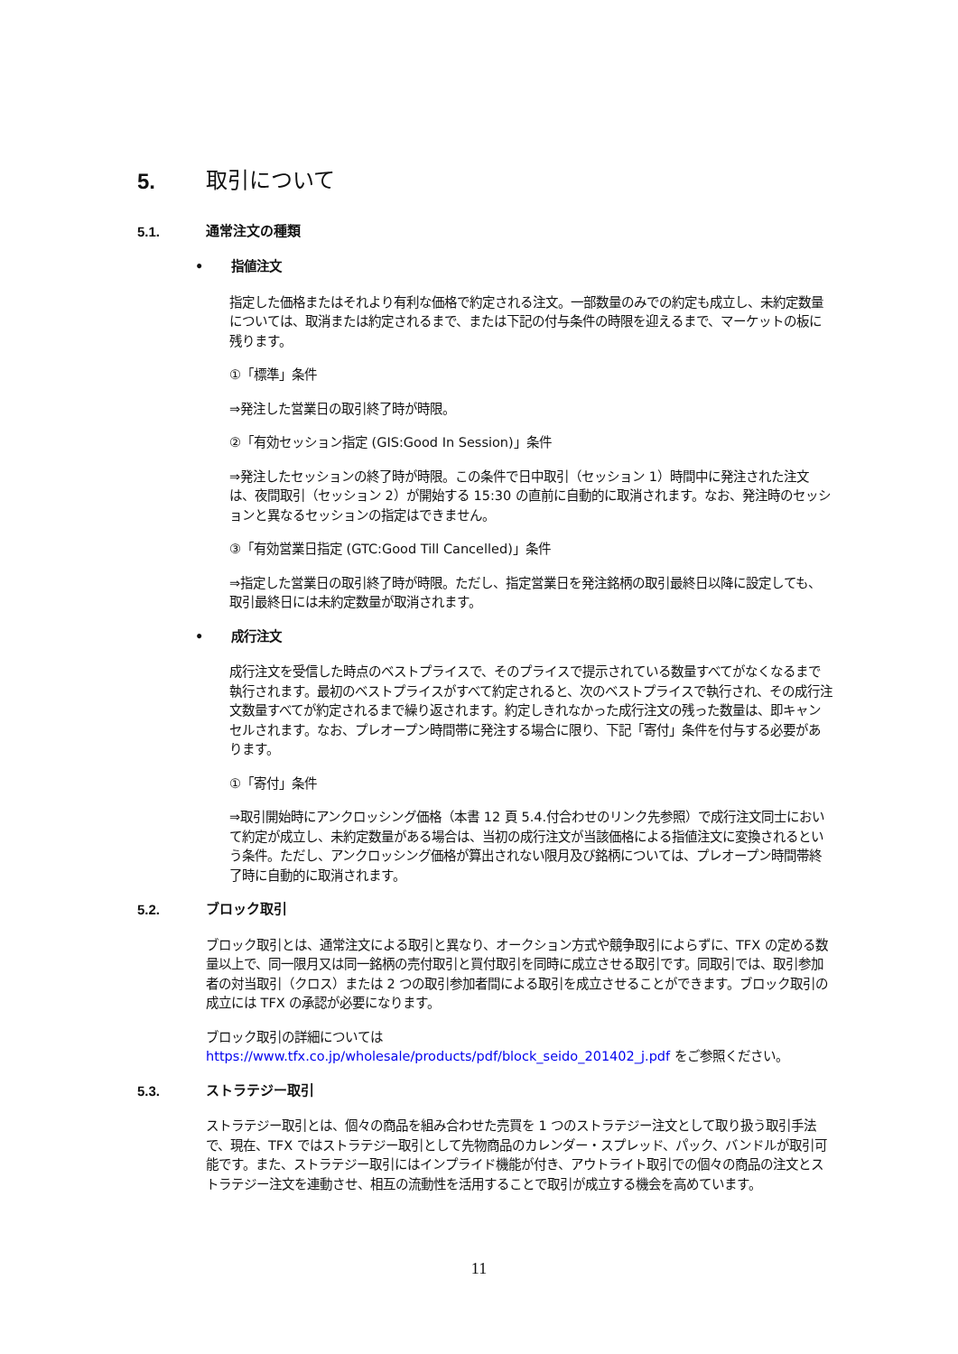5. 取引について
5.1. 通常注文の種類
• 指値注文
指定した価格またはそれより有利な価格で約定される注文。一部数量のみでの約定も成立し、未約定数量については、取消または約定されるまで、または下記の付与条件の時限を迎えるまで、マーケットの板に残ります。
①「標準」条件
⇒発注した営業日の取引終了時が時限。
②「有効セッション指定 (GIS:Good In Session)」条件
⇒発注したセッションの終了時が時限。この条件で日中取引（セッション 1）時間中に発注された注文は、夜間取引（セッション 2）が開始する 15:30 の直前に自動的に取消されます。なお、発注時のセッションと異なるセッションの指定はできません。
③「有効営業日指定 (GTC:Good Till Cancelled)」条件
⇒指定した営業日の取引終了時が時限。ただし、指定営業日を発注銘柄の取引最終日以降に設定しても、取引最終日には未約定数量が取消されます。
• 成行注文
成行注文を受信した時点のベストプライスで、そのプライスで提示されている数量すべてがなくなるまで執行されます。最初のベストプライスがすべて約定されると、次のベストプライスで執行され、その成行注文数量すべてが約定されるまで繰り返されます。約定しきれなかった成行注文の残った数量は、即キャンセルされます。なお、プレオープン時間帯に発注する場合に限り、下記「寄付」条件を付与する必要があります。
①「寄付」条件
⇒取引開始時にアンクロッシング価格（本書 12 頁 5.4.付合わせのリンク先参照）で成行注文同士において約定が成立し、未約定数量がある場合は、当初の成行注文が当該価格による指値注文に変換されるという条件。ただし、アンクロッシング価格が算出されない限月及び銘柄については、プレオープン時間帯終了時に自動的に取消されます。
5.2. ブロック取引
ブロック取引とは、通常注文による取引と異なり、オークション方式や競争取引によらずに、TFX の定める数量以上で、同一限月又は同一銘柄の売付取引と買付取引を同時に成立させる取引です。同取引では、取引参加者の対当取引（クロス）または 2 つの取引参加者間による取引を成立させることができます。ブロック取引の成立には TFX の承認が必要になります。
ブロック取引の詳細については
https://www.tfx.co.jp/wholesale/products/pdf/block_seido_201402_j.pdf をご参照ください。
5.3. ストラテジー取引
ストラテジー取引とは、個々の商品を組み合わせた売買を 1 つのストラテジー注文として取り扱う取引手法で、現在、TFX ではストラテジー取引として先物商品のカレンダー・スプレッド、パック、バンドルが取引可能です。また、ストラテジー取引にはインプライド機能が付き、アウトライト取引での個々の商品の注文とストラテジー注文を連動させ、相互の流動性を活用することで取引が成立する機会を高めています。
11